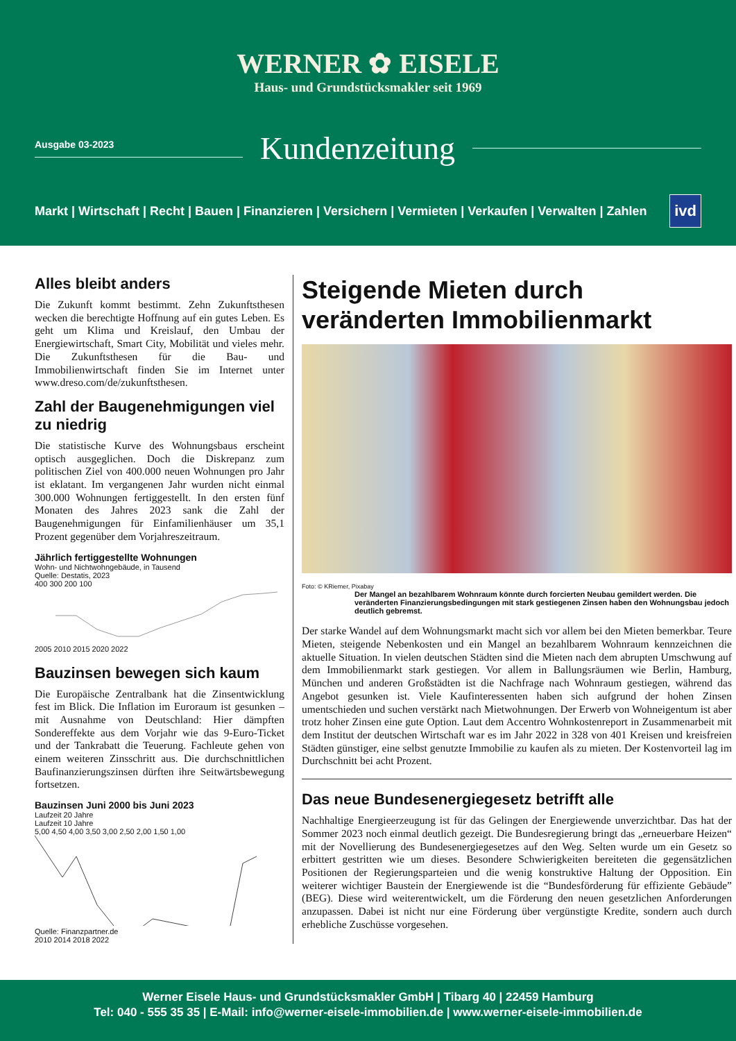WERNER ✿ EISELE
Haus- und Grundstücksmakler seit 1969
Ausgabe 03-2023
Kundenzeitung
Markt | Wirtschaft | Recht | Bauen | Finanzieren | Versichern | Vermieten | Verkaufen | Verwalten | Zahlen ivd
Alles bleibt anders
Die Zukunft kommt bestimmt. Zehn Zukunftsthesen wecken die berechtigte Hoffnung auf ein gutes Leben. Es geht um Klima und Kreislauf, den Umbau der Energiewirtschaft, Smart City, Mobilität und vieles mehr. Die Zukunftsthesen für die Bau- und Immobilienwirtschaft finden Sie im Internet unter www.dreso.com/de/zukunftsthesen.
Zahl der Baugenehmigungen viel zu niedrig
Die statistische Kurve des Wohnungsbaus erscheint optisch ausgeglichen. Doch die Diskrepanz zum politischen Ziel von 400.000 neuen Wohnungen pro Jahr ist eklatant. Im vergangenen Jahr wurden nicht einmal 300.000 Wohnungen fertiggestellt. In den ersten fünf Monaten des Jahres 2023 sank die Zahl der Baugenehmigungen für Einfamilienhäuser um 35,1 Prozent gegenüber dem Vorjahreszeitraum.
Jährlich fertiggestellte Wohnungen
Wohn- und Nichtwohngebäude, in Tausend
Quelle: Destatis, 2023
400 300 200 100
2005 2010 2015 2020 2022
Bauzinsen bewegen sich kaum
Die Europäische Zentralbank hat die Zinsentwicklung fest im Blick. Die Inflation im Euroraum ist gesunken – mit Ausnahme von Deutschland: Hier dämpften Sondereffekte aus dem Vorjahr wie das 9-Euro-Ticket und der Tankrabatt die Teuerung. Fachleute gehen von einem weiteren Zinsschritt aus. Die durchschnittlichen Baufinanzierungszinsen dürften ihre Seitwärtsbewegung fortsetzen.
Bauzinsen Juni 2000 bis Juni 2023
Laufzeit 20 Jahre
Laufzeit 10 Jahre
5,00 4,50 4,00 3,50 3,00 2,50 2,00 1,50 1,00
Quelle: Finanzpartner.de
2010 2014 2018 2022
Steigende Mieten durch veränderten Immobilienmarkt
Foto: © KRiemer, Pixabay
Der Mangel an bezahlbarem Wohnraum könnte durch forcierten Neubau gemildert werden. Die veränderten Finanzierungsbedingungen mit stark gestiegenen Zinsen haben den Wohnungsbau jedoch deutlich gebremst.
Der starke Wandel auf dem Wohnungsmarkt macht sich vor allem bei den Mieten bemerkbar. Teure Mieten, steigende Nebenkosten und ein Mangel an bezahlbarem Wohnraum kennzeichnen die aktuelle Situation. In vielen deutschen Städten sind die Mieten nach dem abrupten Umschwung auf dem Immobilienmarkt stark gestiegen. Vor allem in Ballungsräumen wie Berlin, Hamburg, München und anderen Großstädten ist die Nachfrage nach Wohnraum gestiegen, während das Angebot gesunken ist. Viele Kaufinteressenten haben sich aufgrund der hohen Zinsen umentschieden und suchen verstärkt nach Mietwohnungen. Der Erwerb von Wohneigentum ist aber trotz hoher Zinsen eine gute Option. Laut dem Accentro Wohnkostenreport in Zusammenarbeit mit dem Institut der deutschen Wirtschaft war es im Jahr 2022 in 328 von 401 Kreisen und kreisfreien Städten günstiger, eine selbst genutzte Immobilie zu kaufen als zu mieten. Der Kostenvorteil lag im Durchschnitt bei acht Prozent.
Das neue Bundesenergiegesetz betrifft alle
Nachhaltige Energieerzeugung ist für das Gelingen der Energiewende unverzichtbar. Das hat der Sommer 2023 noch einmal deutlich gezeigt. Die Bundesregierung bringt das „erneuerbare Heizen“ mit der Novellierung des Bundesenergiegesetzes auf den Weg. Selten wurde um ein Gesetz so erbittert gestritten wie um dieses. Besondere Schwierigkeiten bereiteten die gegensätzlichen Positionen der Regierungsparteien und die wenig konstruktive Haltung der Opposition. Ein weiterer wichtiger Baustein der Energiewende ist die “Bundesförderung für effiziente Gebäude” (BEG). Diese wird weiterentwickelt, um die Förderung den neuen gesetzlichen Anforderungen anzupassen. Dabei ist nicht nur eine Förderung über vergünstigte Kredite, sondern auch durch erhebliche Zuschüsse vorgesehen.
Werner Eisele Haus- und Grundstücksmakler GmbH | Tibarg 40 | 22459 Hamburg
Tel: 040 - 555 35 35 | E-Mail: info@werner-eisele-immobilien.de | www.werner-eisele-immobilien.de